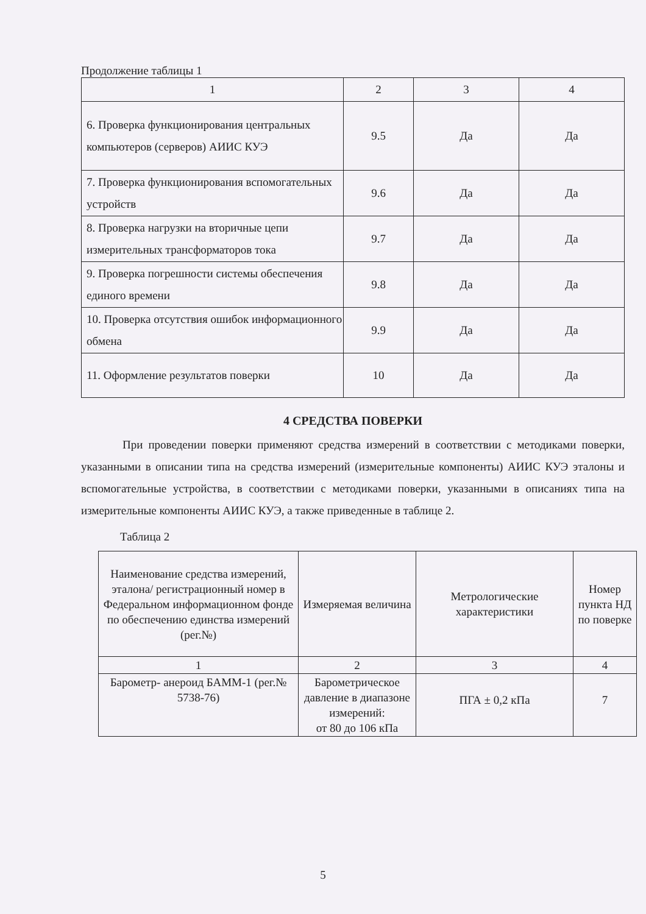Продолжение таблицы 1
| 1 | 2 | 3 | 4 |
| 6. Проверка функционирования центральных компьютеров (серверов) АИИС КУЭ | 9.5 | Да | Да |
| 7. Проверка функционирования вспомогательных устройств | 9.6 | Да | Да |
| 8. Проверка нагрузки на вторичные цепи измерительных трансформаторов тока | 9.7 | Да | Да |
| 9. Проверка погрешности системы обеспечения единого времени | 9.8 | Да | Да |
| 10. Проверка отсутствия ошибок информационного обмена | 9.9 | Да | Да |
| 11. Оформление результатов поверки | 10 | Да | Да |
4 СРЕДСТВА ПОВЕРКИ
При проведении поверки применяют средства измерений в соответствии с методиками поверки, указанными в описании типа на средства измерений (измерительные компоненты) АИИС КУЭ эталоны и вспомогательные устройства, в соответствии с методиками поверки, указанными в описаниях типа на измерительные компоненты АИИС КУЭ, а также приведенные в таблице 2.
Таблица 2
| Наименование средства измерений, эталона/ регистрационный номер в Федеральном информационном фонде по обеспечению единства измерений (рег.№) | Измеряемая величина | Метрологические характеристики | Номер пункта НД по поверке |
| --- | --- | --- | --- |
| 1 | 2 | 3 | 4 |
| Барометр- анероид БАММ-1 (рег.№ 5738-76) | Барометрическое давление в диапазоне измерений: от 80 до 106 кПа | ПГА ± 0,2 кПа | 7 |
5